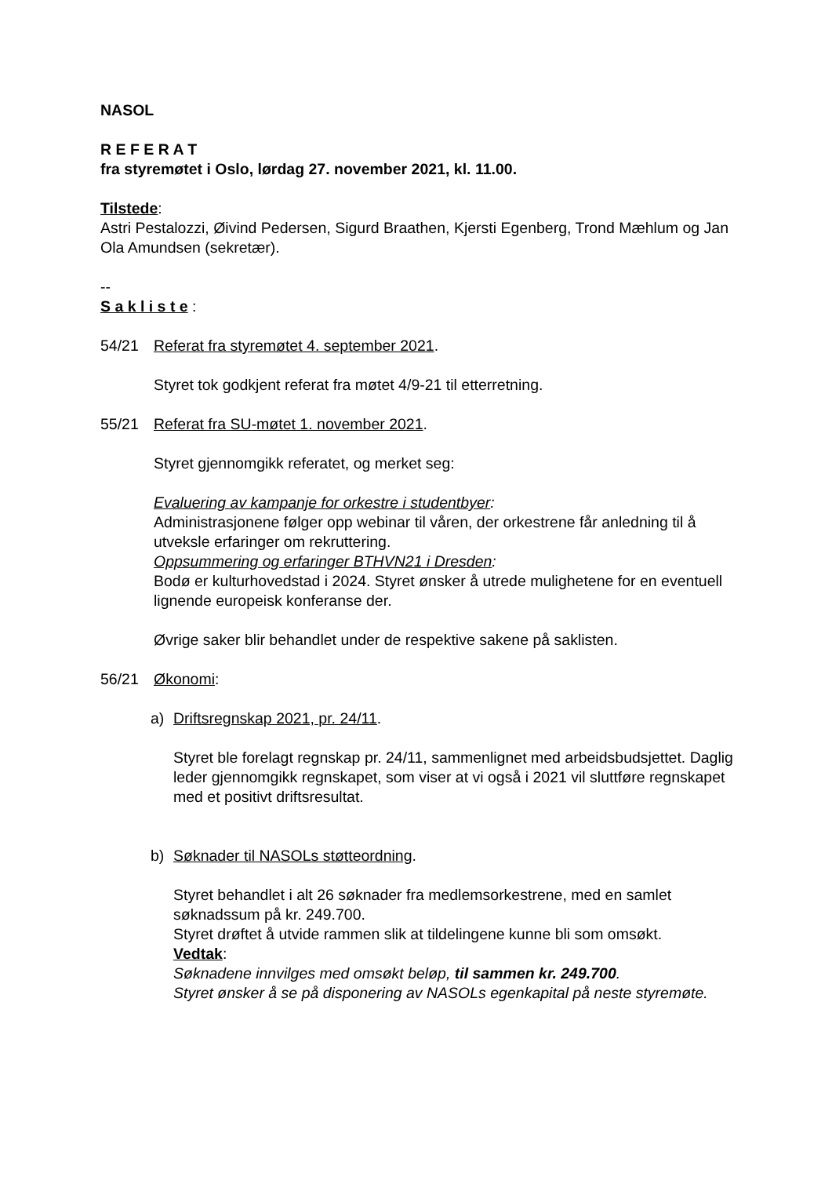NASOL
R E F E R A T
fra styremøtet i Oslo, lørdag 27. november 2021, kl. 11.00.
Tilstede:
Astri Pestalozzi, Øivind Pedersen, Sigurd Braathen, Kjersti Egenberg, Trond Mæhlum og Jan Ola Amundsen (sekretær).
--
S a k l i s t e :
54/21 Referat fra styremøtet 4. september 2021.
Styret tok godkjent referat fra møtet 4/9-21 til etterretning.
55/21 Referat fra SU-møtet 1. november 2021.
Styret gjennomgikk referatet, og merket seg:
Evaluering av kampanje for orkestre i studentbyer:
Administrasjonene følger opp webinar til våren, der orkestrene får anledning til å utveksle erfaringer om rekruttering.
Oppsummering og erfaringer BTHVN21 i Dresden:
Bodø er kulturhovedstad i 2024. Styret ønsker å utrede mulighetene for en eventuell lignende europeisk konferanse der.
Øvrige saker blir behandlet under de respektive sakene på saklisten.
56/21 Økonomi:
a) Driftsregnskap 2021, pr. 24/11.
Styret ble forelagt regnskap pr. 24/11, sammenlignet med arbeidsbudsjettet. Daglig leder gjennomgikk regnskapet, som viser at vi også i 2021 vil sluttføre regnskapet med et positivt driftsresultat.
b) Søknader til NASOLs støtteordning.
Styret behandlet i alt 26 søknader fra medlemsorkestrene, med en samlet søknadssum på kr. 249.700.
Styret drøftet å utvide rammen slik at tildelingene kunne bli som omsøkt.
Vedtak:
Søknadene innvilges med omsøkt beløp, til sammen kr. 249.700.
Styret ønsker å se på disponering av NASOLs egenkapital på neste styremøte.